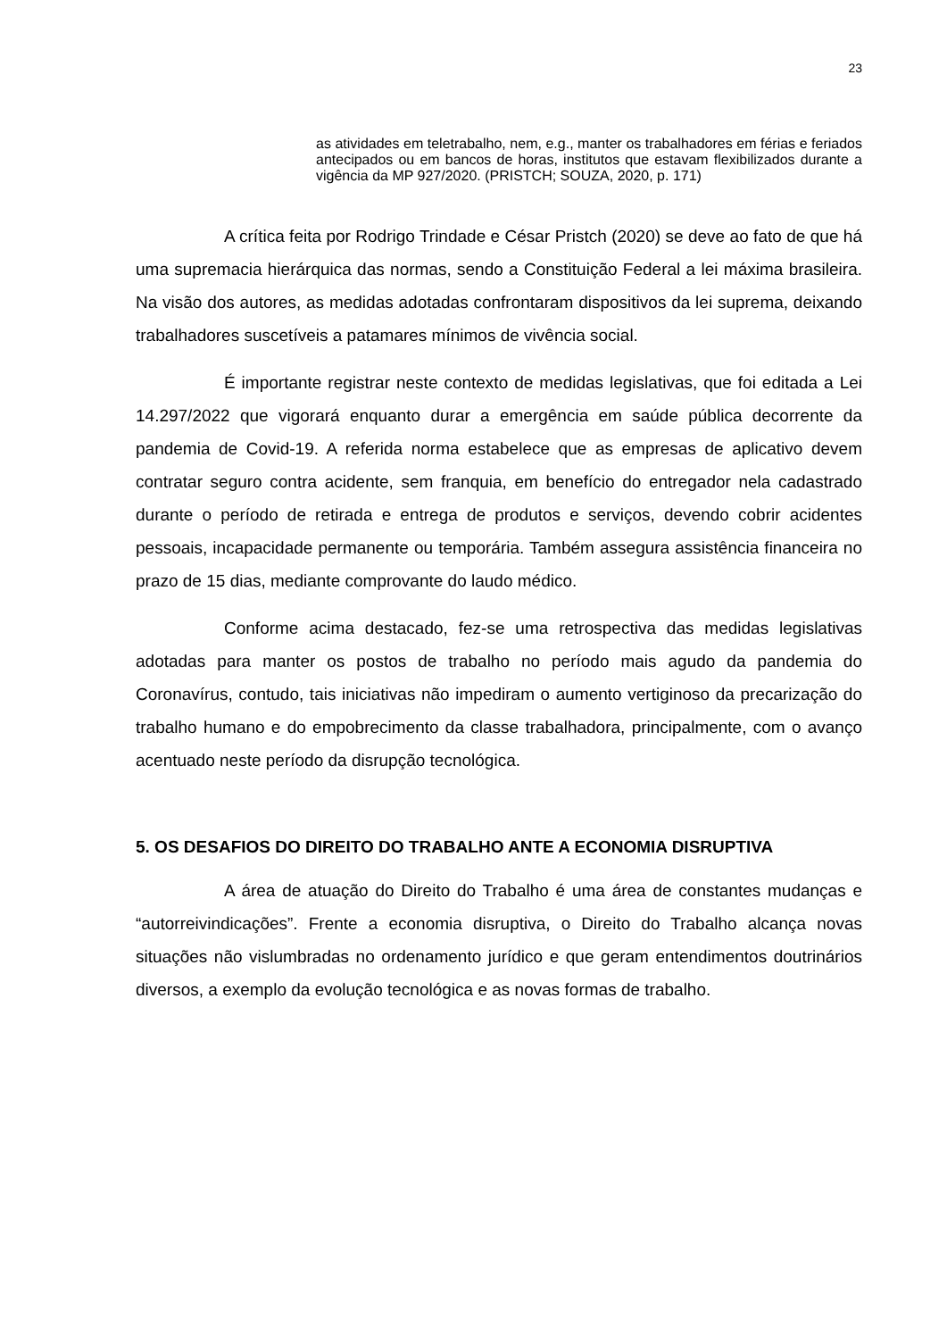23
as atividades em teletrabalho, nem, e.g., manter os trabalhadores em férias e feriados antecipados ou em bancos de horas, institutos que estavam flexibilizados durante a vigência da MP 927/2020. (PRISTCH; SOUZA, 2020, p. 171)
A crítica feita por Rodrigo Trindade e César Pristch (2020) se deve ao fato de que há uma supremacia hierárquica das normas, sendo a Constituição Federal a lei máxima brasileira. Na visão dos autores, as medidas adotadas confrontaram dispositivos da lei suprema, deixando trabalhadores suscetíveis a patamares mínimos de vivência social.
É importante registrar neste contexto de medidas legislativas, que foi editada a Lei 14.297/2022 que vigorará enquanto durar a emergência em saúde pública decorrente da pandemia de Covid-19. A referida norma estabelece que as empresas de aplicativo devem contratar seguro contra acidente, sem franquia, em benefício do entregador nela cadastrado durante o período de retirada e entrega de produtos e serviços, devendo cobrir acidentes pessoais, incapacidade permanente ou temporária. Também assegura assistência financeira no prazo de 15 dias, mediante comprovante do laudo médico.
Conforme acima destacado, fez-se uma retrospectiva das medidas legislativas adotadas para manter os postos de trabalho no período mais agudo da pandemia do Coronavírus, contudo, tais iniciativas não impediram o aumento vertiginoso da precarização do trabalho humano e do empobrecimento da classe trabalhadora, principalmente, com o avanço acentuado neste período da disrupção tecnológica.
5. OS DESAFIOS DO DIREITO DO TRABALHO ANTE A ECONOMIA DISRUPTIVA
A área de atuação do Direito do Trabalho é uma área de constantes mudanças e “autorreivindicações”. Frente a economia disruptiva, o Direito do Trabalho alcança novas situações não vislumbradas no ordenamento jurídico e que geram entendimentos doutrinários diversos, a exemplo da evolução tecnológica e as novas formas de trabalho.